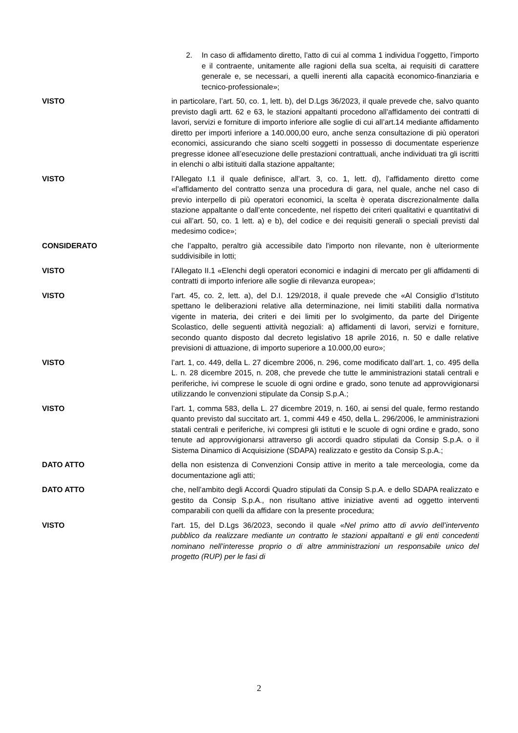2. In caso di affidamento diretto, l’atto di cui al comma 1 individua l’oggetto, l’importo e il contraente, unitamente alle ragioni della sua scelta, ai requisiti di carattere generale e, se necessari, a quelli inerenti alla capacità economico-finanziaria e tecnico-professionale»;
VISTO in particolare, l’art. 50, co. 1, lett. b), del D.Lgs 36/2023, il quale prevede che, salvo quanto previsto dagli artt. 62 e 63, le stazioni appaltanti procedono all'affidamento dei contratti di lavori, servizi e forniture di importo inferiore alle soglie di cui all’art.14 mediante affidamento diretto per importi inferiore a 140.000,00 euro, anche senza consultazione di più operatori economici, assicurando che siano scelti soggetti in possesso di documentate esperienze pregresse idonee all’esecuzione delle prestazioni contrattuali, anche individuati tra gli iscritti in elenchi o albi istituiti dalla stazione appaltante;
VISTO l’Allegato I.1 il quale definisce, all’art. 3, co. 1, lett. d), l’affidamento diretto come «l’affidamento del contratto senza una procedura di gara, nel quale, anche nel caso di previo interpello di più operatori economici, la scelta è operata discrezionalmente dalla stazione appaltante o dall’ente concedente, nel rispetto dei criteri qualitativi e quantitativi di cui all’art. 50, co. 1 lett. a) e b), del codice e dei requisiti generali o speciali previsti dal medesimo codice»;
CONSIDERATO che l’appalto, peraltro già accessibile dato l’importo non rilevante, non è ulteriormente suddivisibile in lotti;
VISTO l’Allegato II.1 «Elenchi degli operatori economici e indagini di mercato per gli affidamenti di contratti di importo inferiore alle soglie di rilevanza europea»;
VISTO l’art. 45, co. 2, lett. a), del D.I. 129/2018, il quale prevede che «Al Consiglio d’Istituto spettano le deliberazioni relative alla determinazione, nei limiti stabiliti dalla normativa vigente in materia, dei criteri e dei limiti per lo svolgimento, da parte del Dirigente Scolastico, delle seguenti attività negoziali: a) affidamenti di lavori, servizi e forniture, secondo quanto disposto dal decreto legislativo 18 aprile 2016, n. 50 e dalle relative previsioni di attuazione, di importo superiore a 10.000,00 euro»;
VISTO l’art. 1, co. 449, della L. 27 dicembre 2006, n. 296, come modificato dall’art. 1, co. 495 della L. n. 28 dicembre 2015, n. 208, che prevede che tutte le amministrazioni statali centrali e periferiche, ivi comprese le scuole di ogni ordine e grado, sono tenute ad approvvigionarsi utilizzando le convenzioni stipulate da Consip S.p.A.;
VISTO l’art. 1, comma 583, della L. 27 dicembre 2019, n. 160, ai sensi del quale, fermo restando quanto previsto dal succitato art. 1, commi 449 e 450, della L. 296/2006, le amministrazioni statali centrali e periferiche, ivi compresi gli istituti e le scuole di ogni ordine e grado, sono tenute ad approvvigionarsi attraverso gli accordi quadro stipulati da Consip S.p.A. o il Sistema Dinamico di Acquisizione (SDAPA) realizzato e gestito da Consip S.p.A.;
DATO ATTO della non esistenza di Convenzioni Consip attive in merito a tale merceologia, come da documentazione agli atti;
DATO ATTO che, nell’ambito degli Accordi Quadro stipulati da Consip S.p.A. e dello SDAPA realizzato e gestito da Consip S.p.A., non risultano attive iniziative aventi ad oggetto interventi comparabili con quelli da affidare con la presente procedura;
VISTO l'art. 15, del D.Lgs 36/2023, secondo il quale «Nel primo atto di avvio dell’intervento pubblico da realizzare mediante un contratto le stazioni appaltanti e gli enti concedenti nominano nell’interesse proprio o di altre amministrazioni un responsabile unico del progetto (RUP) per le fasi di
2